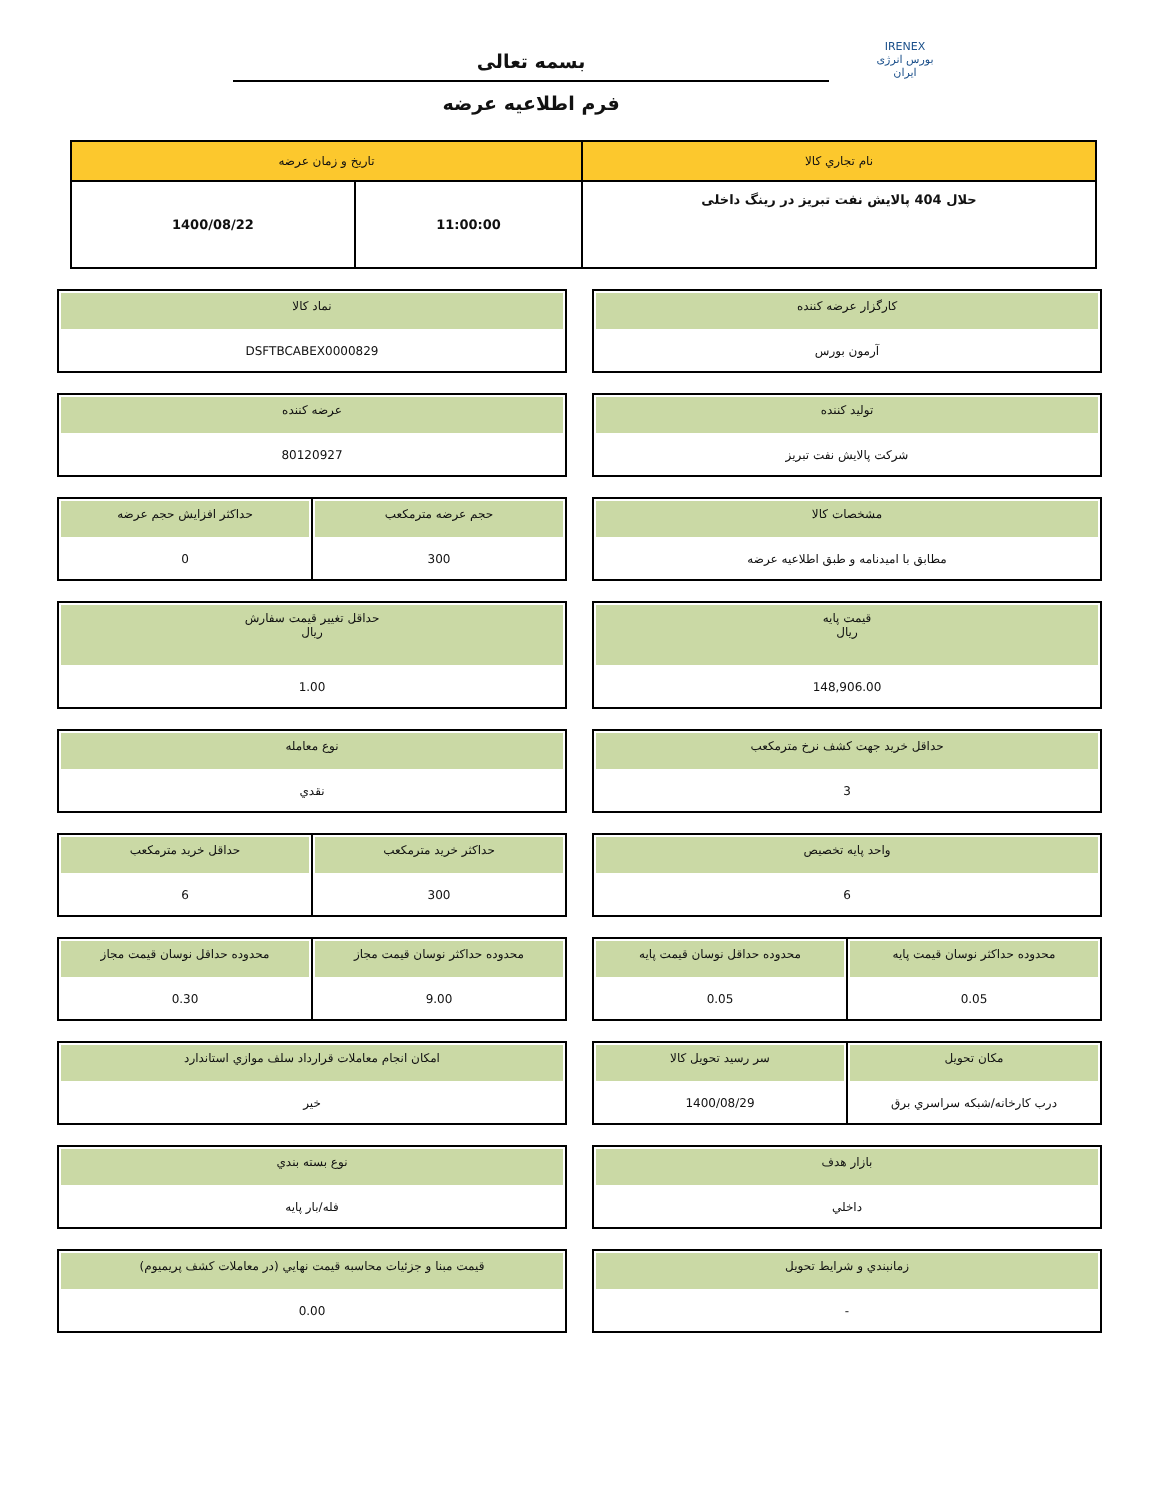IRENEX
بورس انرژی ایران
بسمه تعالی
فرم اطلاعیه عرضه
| نام تجاري کالا | تاريخ و زمان عرضه | |
| --- | --- | --- |
| حلال 404 پالایش نفت تبریز در رینگ داخلی | 11:00:00 | 1400/08/22 |
کارگزار عرضه کننده
آرمون بورس
نماد کالا
DSFTBCABEX0000829
توليد کننده
شرکت پالايش نفت تبريز
عرضه کننده
80120927
مشخصات کالا
مطابق با امیدنامه و طبق اطلاعیه عرضه
حجم عرضه مترمکعب
300
حداکثر افزايش حجم عرضه
0
قيمت پايه
ريال
148,906.00
حداقل تغيير قيمت سفارش
ريال
1.00
حداقل خريد جهت کشف نرخ مترمکعب
3
نوع معامله
نقدي
واحد پايه تخصيص
6
حداکثر خريد مترمکعب
300
حداقل خريد مترمکعب
6
محدوده حداکثر نوسان قيمت پايه
0.05
محدوده حداقل نوسان قيمت پايه
0.05
محدوده حداکثر نوسان قيمت مجاز
9.00
محدوده حداقل نوسان قيمت مجاز
0.30
مکان تحويل
درب کارخانه/شبکه سراسري برق
سر رسيد تحويل کالا
1400/08/29
امکان انجام معاملات قرارداد سلف موازي استاندارد
خير
بازار هدف
داخلي
نوع بسته بندي
فله/بار پايه
زمانبندي و شرايط تحويل
-
قيمت مبنا و جزئيات محاسبه قيمت نهايي (در معاملات کشف پريميوم)
0.00